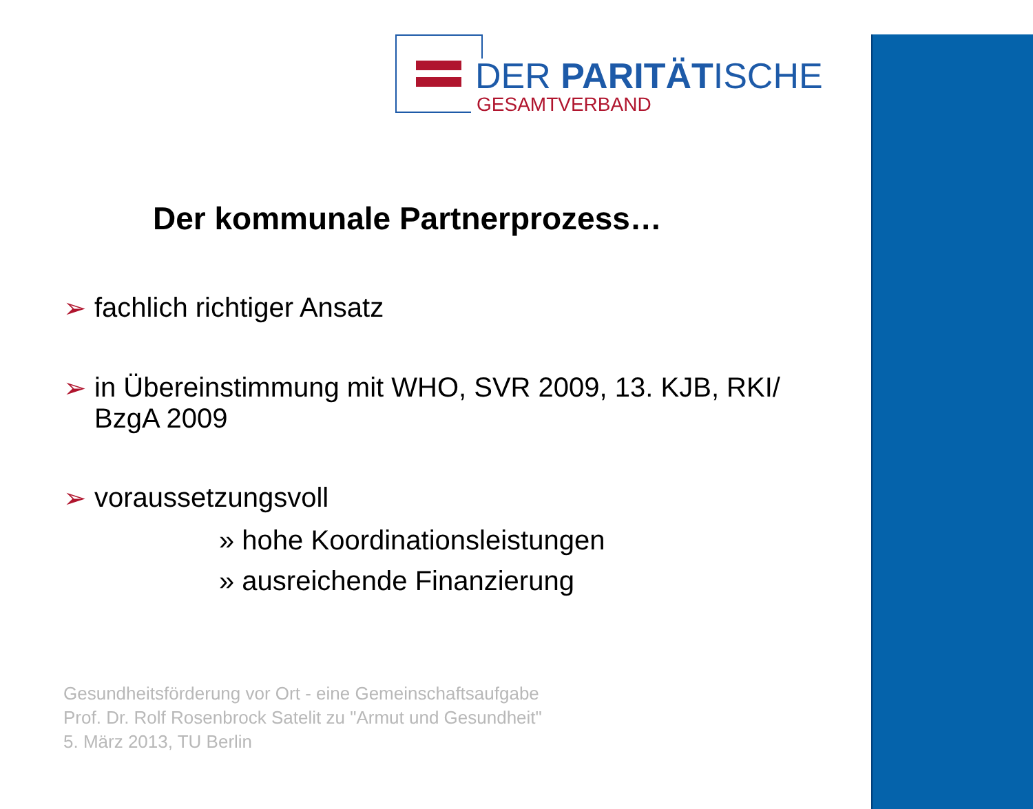DER PARITÄTISCHE
GESAMTVERBAND
Der kommunale Partnerprozess…
➢ fachlich richtiger Ansatz
➢ in Übereinstimmung mit WHO, SVR 2009, 13. KJB, RKI/
BzgA 2009
➢ voraussetzungsvoll
» hohe Koordinationsleistungen
» ausreichende Finanzierung
Gesundheitsförderung vor Ort - eine Gemeinschaftsaufgabe
Prof. Dr. Rolf Rosenbrock Satelit zu "Armut und Gesundheit"
5. März 2013, TU Berlin